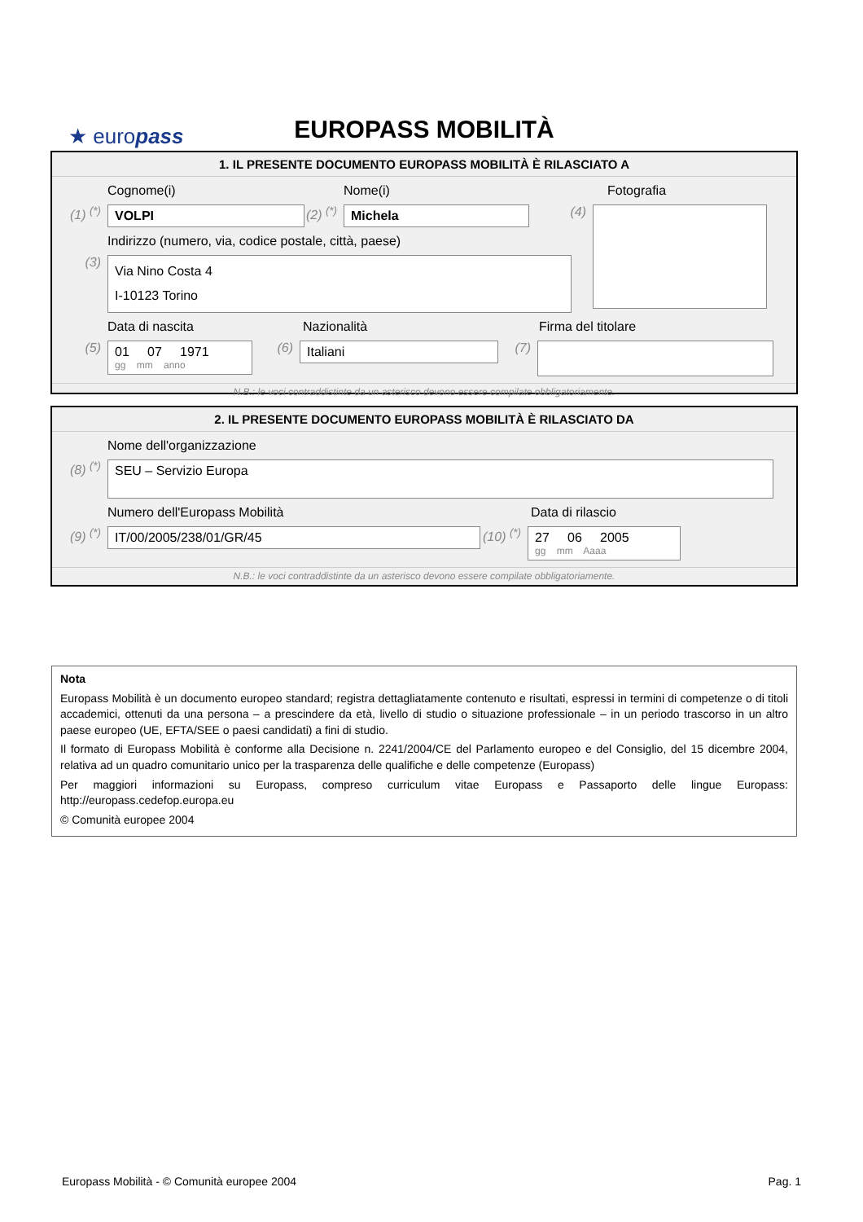★ europass
EUROPASS MOBILITÀ
1. IL PRESENTE DOCUMENTO EUROPASS MOBILITÀ È RILASCIATO A
Cognome(i) Nome(i) Fotografia
(1) <sup>(*)</sup>
VOLPI
(2) <sup>(*)</sup>
Michela
(4)
Indirizzo (numero, via, codice postale, città, paese)
(3)
Via Nino Costa 4
I-10123 Torino
Data di nascita Nazionalità Firma del titolare
(5)
01 07 1971
gg mm anno
(6)
Italiani
(7)
N.B.: le voci contraddistinte da un asterisco devono essere compilate obbligatoriamente.
2. IL PRESENTE DOCUMENTO EUROPASS MOBILITÀ È RILASCIATO DA
Nome dell'organizzazione
(8) <sup>(*)</sup>
SEU – Servizio Europa
Numero dell'Europass Mobilità Data di rilascio
(9) <sup>(*)</sup>
IT/00/2005/238/01/GR/45
(10) <sup>(*)</sup>
27 06 2005
gg mm Aaaa
N.B.: le voci contraddistinte da un asterisco devono essere compilate obbligatoriamente.
Nota
Europass Mobilità è un documento europeo standard; registra dettagliatamente contenuto e risultati, espressi in termini di competenze o di titoli accademici, ottenuti da una persona – a prescindere da età, livello di studio o situazione professionale – in un periodo trascorso in un altro paese europeo (UE, EFTA/SEE o paesi candidati) a fini di studio.
Il formato di Europass Mobilità è conforme alla Decisione n. 2241/2004/CE del Parlamento europeo e del Consiglio, del 15 dicembre 2004, relativa ad un quadro comunitario unico per la trasparenza delle qualifiche e delle competenze (Europass)
Per maggiori informazioni su Europass, compreso curriculum vitae Europass e Passaporto delle lingue Europass: http://europass.cedefop.europa.eu
© Comunità europee 2004
Europass Mobilità - © Comunità europee 2004 Pag. 1